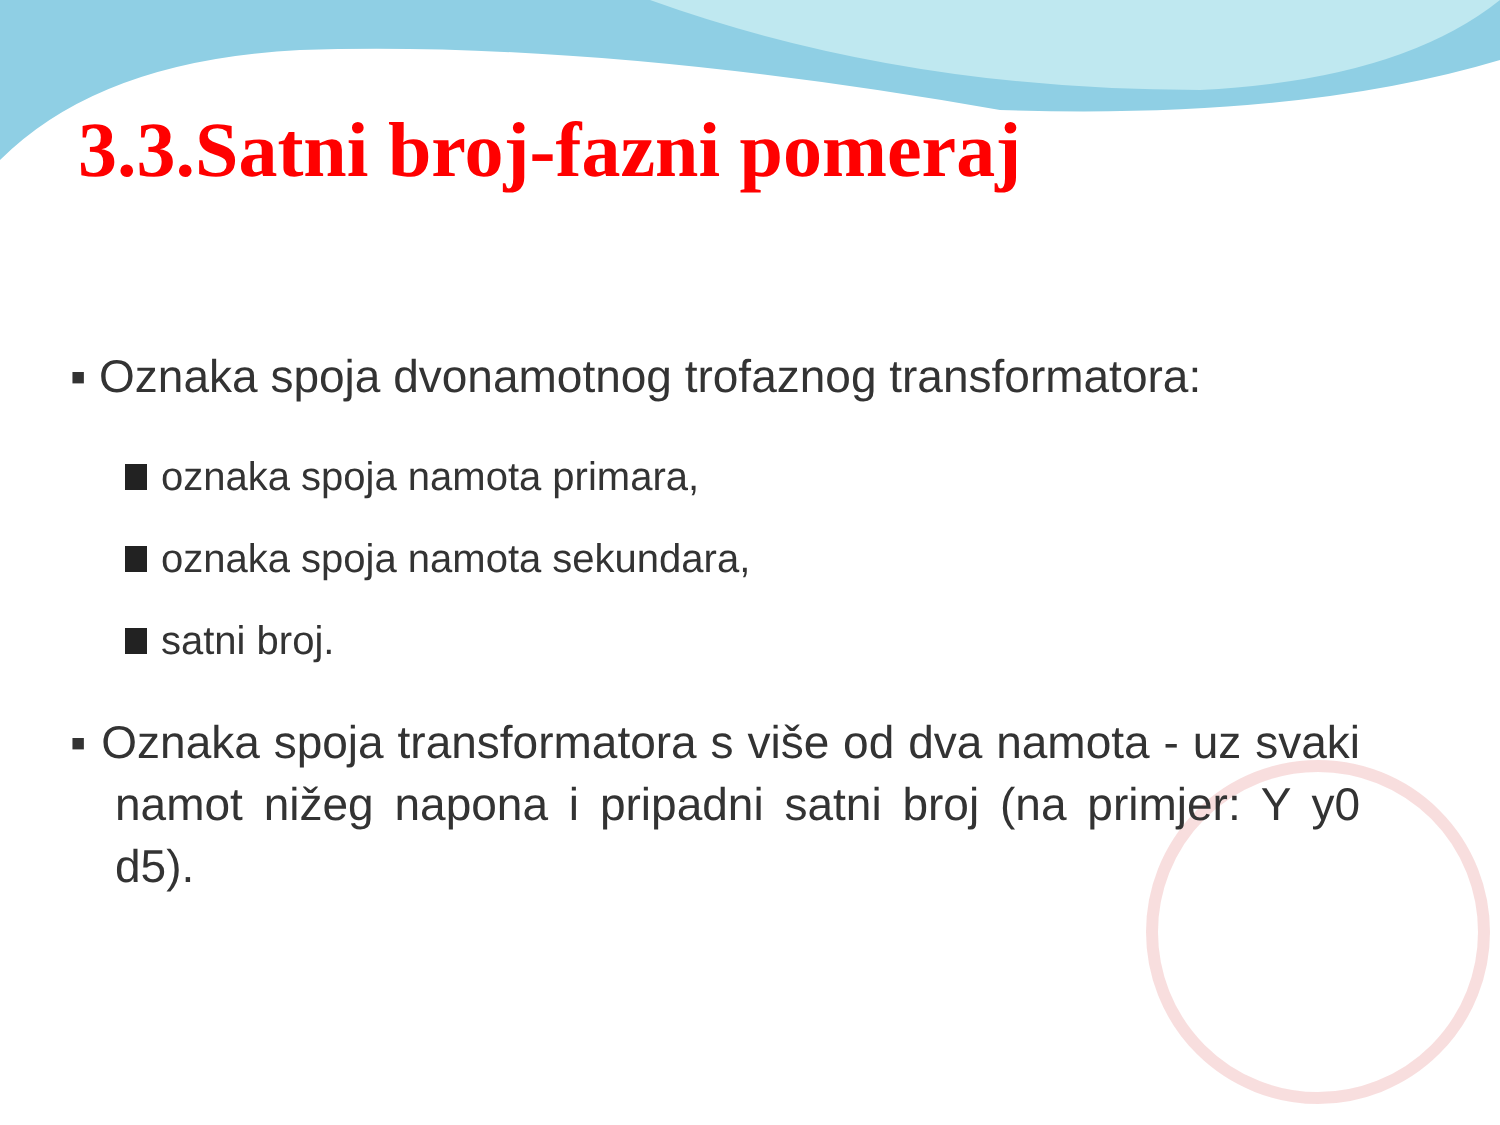3.3.Satni broj-fazni pomeraj
▪ Oznaka spoja dvonamotnog trofaznog transformatora:
oznaka spoja namota primara,
oznaka spoja namota sekundara,
satni broj.
▪ Oznaka spoja transformatora s više od dva namota - uz svaki namot nižeg napona i pripadni satni broj (na primjer: Y y0 d5).